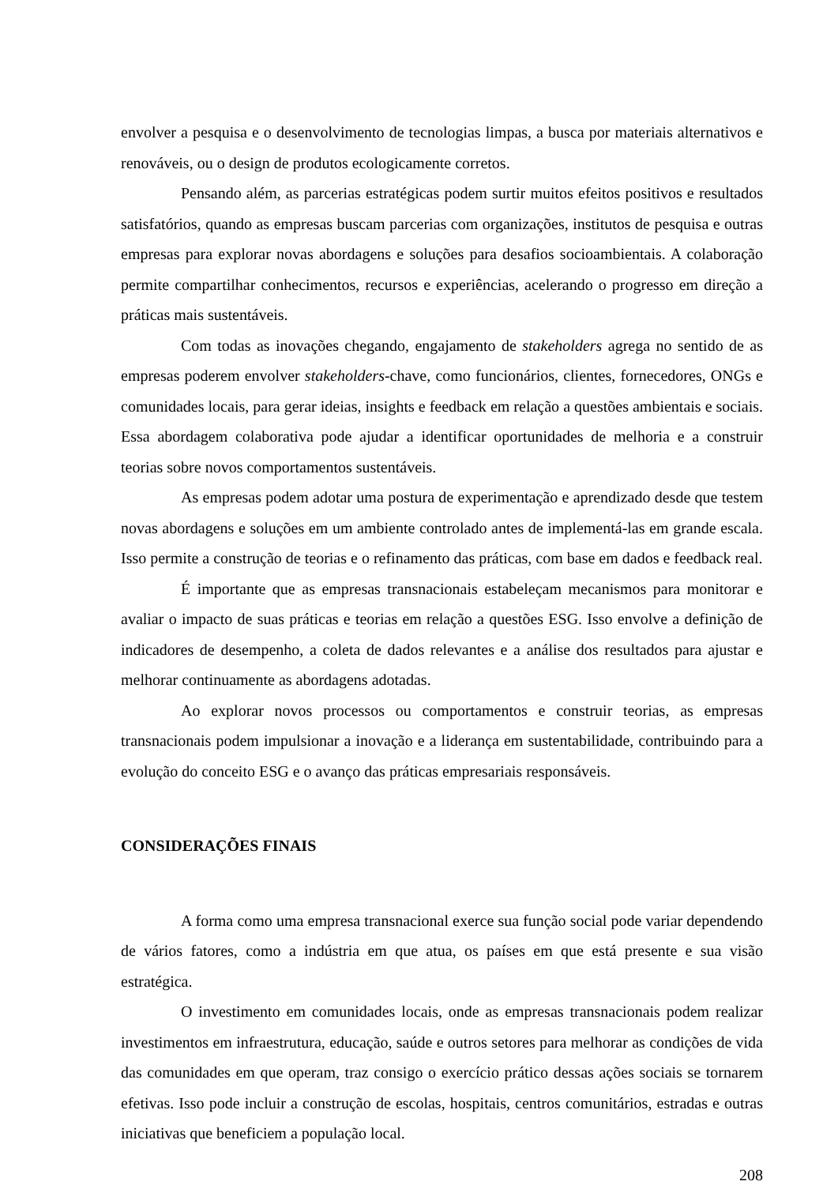envolver a pesquisa e o desenvolvimento de tecnologias limpas, a busca por materiais alternativos e renováveis, ou o design de produtos ecologicamente corretos.
Pensando além, as parcerias estratégicas podem surtir muitos efeitos positivos e resultados satisfatórios, quando as empresas buscam parcerias com organizações, institutos de pesquisa e outras empresas para explorar novas abordagens e soluções para desafios socioambientais. A colaboração permite compartilhar conhecimentos, recursos e experiências, acelerando o progresso em direção a práticas mais sustentáveis.
Com todas as inovações chegando, engajamento de stakeholders agrega no sentido de as empresas poderem envolver stakeholders-chave, como funcionários, clientes, fornecedores, ONGs e comunidades locais, para gerar ideias, insights e feedback em relação a questões ambientais e sociais. Essa abordagem colaborativa pode ajudar a identificar oportunidades de melhoria e a construir teorias sobre novos comportamentos sustentáveis.
As empresas podem adotar uma postura de experimentação e aprendizado desde que testem novas abordagens e soluções em um ambiente controlado antes de implementá-las em grande escala. Isso permite a construção de teorias e o refinamento das práticas, com base em dados e feedback real.
É importante que as empresas transnacionais estabeleçam mecanismos para monitorar e avaliar o impacto de suas práticas e teorias em relação a questões ESG. Isso envolve a definição de indicadores de desempenho, a coleta de dados relevantes e a análise dos resultados para ajustar e melhorar continuamente as abordagens adotadas.
Ao explorar novos processos ou comportamentos e construir teorias, as empresas transnacionais podem impulsionar a inovação e a liderança em sustentabilidade, contribuindo para a evolução do conceito ESG e o avanço das práticas empresariais responsáveis.
CONSIDERAÇÕES FINAIS
A forma como uma empresa transnacional exerce sua função social pode variar dependendo de vários fatores, como a indústria em que atua, os países em que está presente e sua visão estratégica.
O investimento em comunidades locais, onde as empresas transnacionais podem realizar investimentos em infraestrutura, educação, saúde e outros setores para melhorar as condições de vida das comunidades em que operam, traz consigo o exercício prático dessas ações sociais se tornarem efetivas. Isso pode incluir a construção de escolas, hospitais, centros comunitários, estradas e outras iniciativas que beneficiem a população local.
208